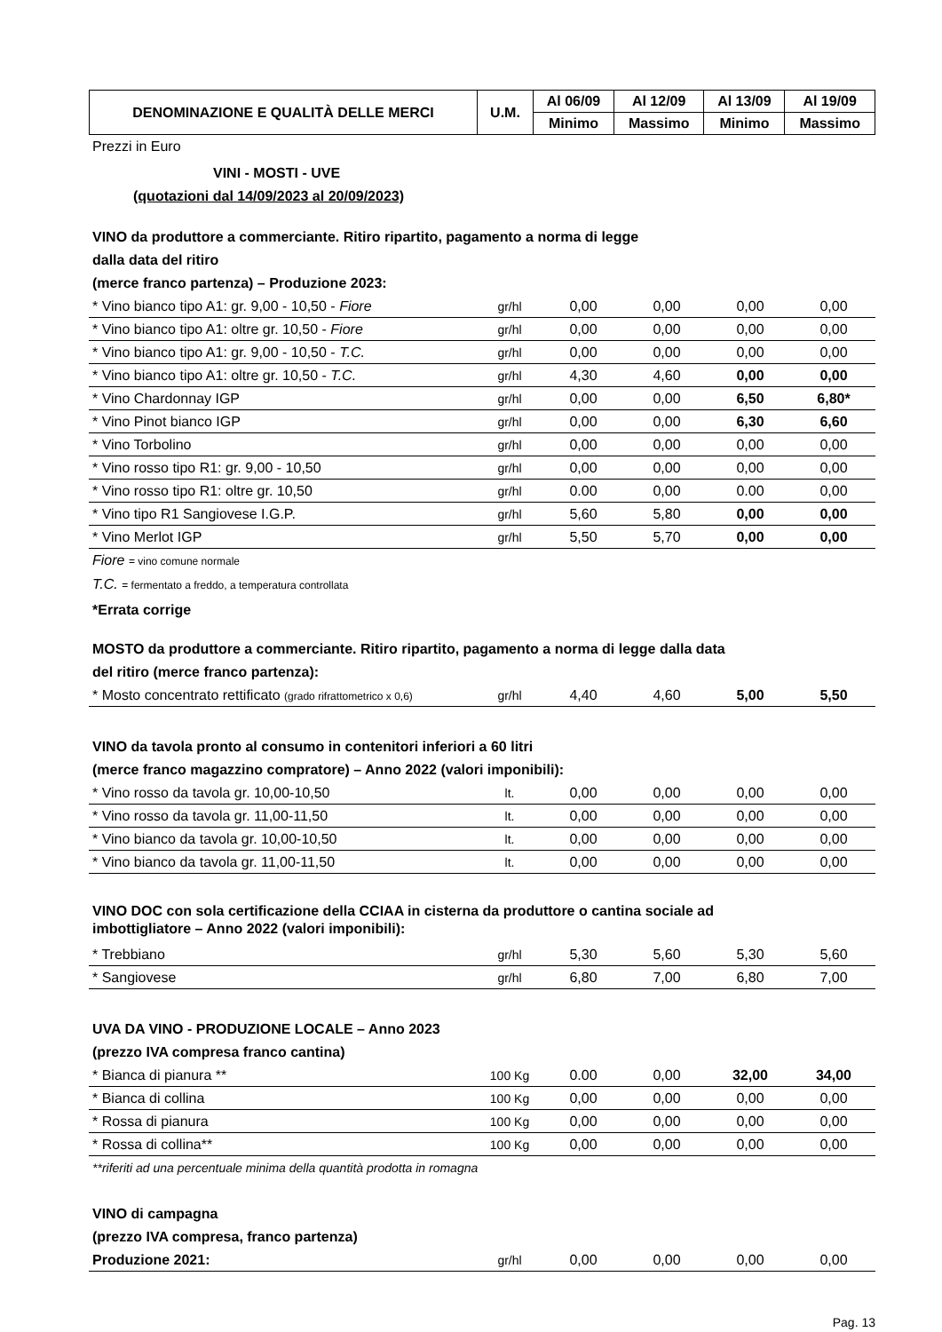| DENOMINAZIONE E QUALITÀ DELLE MERCI | U.M. | Al 06/09 | Al 12/09 | Al 13/09 | Al 19/09 |
| --- | --- | --- | --- | --- | --- |
| | | Minimo | Massimo | Minimo | Massimo |
Prezzi in Euro
VINI - MOSTI - UVE
(quotazioni dal 14/09/2023 al 20/09/2023)
VINO da produttore a commerciante. Ritiro ripartito, pagamento a norma di legge
dalla data del ritiro
(merce franco partenza) – Produzione 2023:
| * Vino bianco tipo A1: gr. 9,00 - 10,50 - Fiore | gr/hl | 0,00 | 0,00 | 0,00 | 0,00 |
| * Vino bianco tipo A1: oltre gr. 10,50 - Fiore | gr/hl | 0,00 | 0,00 | 0,00 | 0,00 |
| * Vino bianco tipo A1: gr. 9,00 - 10,50 - T.C. | gr/hl | 0,00 | 0,00 | 0,00 | 0,00 |
| * Vino bianco tipo A1: oltre gr. 10,50 - T.C. | gr/hl | 4,30 | 4,60 | 0,00 | 0,00 |
| * Vino Chardonnay IGP | gr/hl | 0,00 | 0,00 | 6,50 | 6,80* |
| * Vino Pinot bianco IGP | gr/hl | 0,00 | 0,00 | 6,30 | 6,60 |
| * Vino Torbolino | gr/hl | 0,00 | 0,00 | 0,00 | 0,00 |
| * Vino rosso tipo R1: gr. 9,00 - 10,50 | gr/hl | 0,00 | 0,00 | 0,00 | 0,00 |
| * Vino rosso tipo R1: oltre gr. 10,50 | gr/hl | 0.00 | 0,00 | 0.00 | 0,00 |
| * Vino tipo R1 Sangiovese I.G.P. | gr/hl | 5,60 | 5,80 | 0,00 | 0,00 |
| * Vino Merlot IGP | gr/hl | 5,50 | 5,70 | 0,00 | 0,00 |
Fiore = vino comune normale
T.C. = fermentato a freddo, a temperatura controllata
*Errata corrige
MOSTO da produttore a commerciante. Ritiro ripartito, pagamento a norma di legge dalla data
del ritiro (merce franco partenza):
| * Mosto concentrato rettificato (grado rifrattometrico x 0,6) | gr/hl | 4,40 | 4,60 | 5,00 | 5,50 |
VINO da tavola pronto al consumo in contenitori inferiori a 60 litri
(merce franco magazzino compratore) – Anno 2022 (valori imponibili):
| * Vino rosso da tavola gr. 10,00-10,50 | lt. | 0,00 | 0,00 | 0,00 | 0,00 |
| * Vino rosso da tavola gr. 11,00-11,50 | lt. | 0,00 | 0,00 | 0,00 | 0,00 |
| * Vino bianco da tavola gr. 10,00-10,50 | lt. | 0,00 | 0,00 | 0,00 | 0,00 |
| * Vino bianco da tavola gr. 11,00-11,50 | lt. | 0,00 | 0,00 | 0,00 | 0,00 |
VINO DOC con sola certificazione della CCIAA in cisterna da produttore o cantina sociale ad
imbottigliatore – Anno 2022 (valori imponibili):
| * Trebbiano | gr/hl | 5,30 | 5,60 | 5,30 | 5,60 |
| * Sangiovese | gr/hl | 6,80 | 7,00 | 6,80 | 7,00 |
UVA DA VINO - PRODUZIONE LOCALE – Anno 2023
(prezzo IVA compresa franco cantina)
| * Bianca di pianura ** | 100 Kg | 0.00 | 0,00 | 32,00 | 34,00 |
| * Bianca di collina | 100 Kg | 0,00 | 0,00 | 0,00 | 0,00 |
| * Rossa di pianura | 100 Kg | 0,00 | 0,00 | 0,00 | 0,00 |
| * Rossa di collina** | 100 Kg | 0,00 | 0,00 | 0,00 | 0,00 |
**riferiti ad una percentuale minima della quantità prodotta in romagna
VINO di campagna
(prezzo IVA compresa, franco partenza)
| Produzione 2021: | gr/hl | 0,00 | 0,00 | 0,00 | 0,00 |
Pag. 13